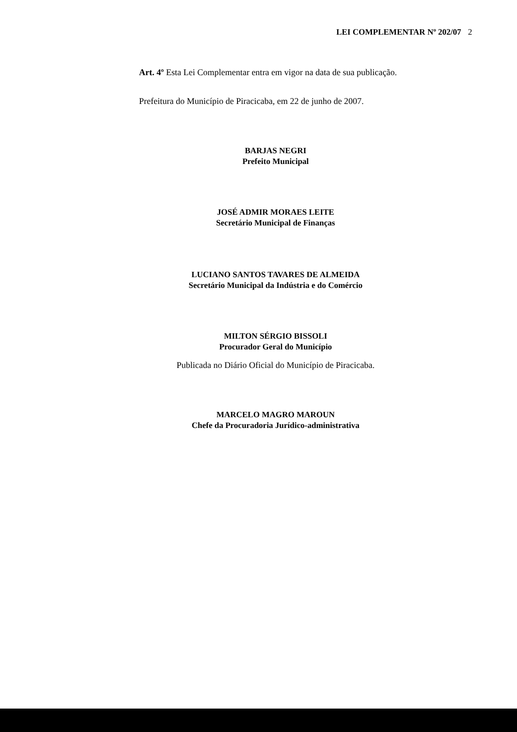LEI COMPLEMENTAR Nº 202/07 2
Art. 4º Esta Lei Complementar entra em vigor na data de sua publicação.
Prefeitura do Município de Piracicaba, em 22 de junho de 2007.
BARJAS NEGRI
Prefeito Municipal
JOSÉ ADMIR MORAES LEITE
Secretário Municipal de Finanças
LUCIANO SANTOS TAVARES DE ALMEIDA
Secretário Municipal da Indústria e do Comércio
MILTON SÉRGIO BISSOLI
Procurador Geral do Município
Publicada no Diário Oficial do Município de Piracicaba.
MARCELO MAGRO MAROUN
Chefe da Procuradoria Jurídico-administrativa